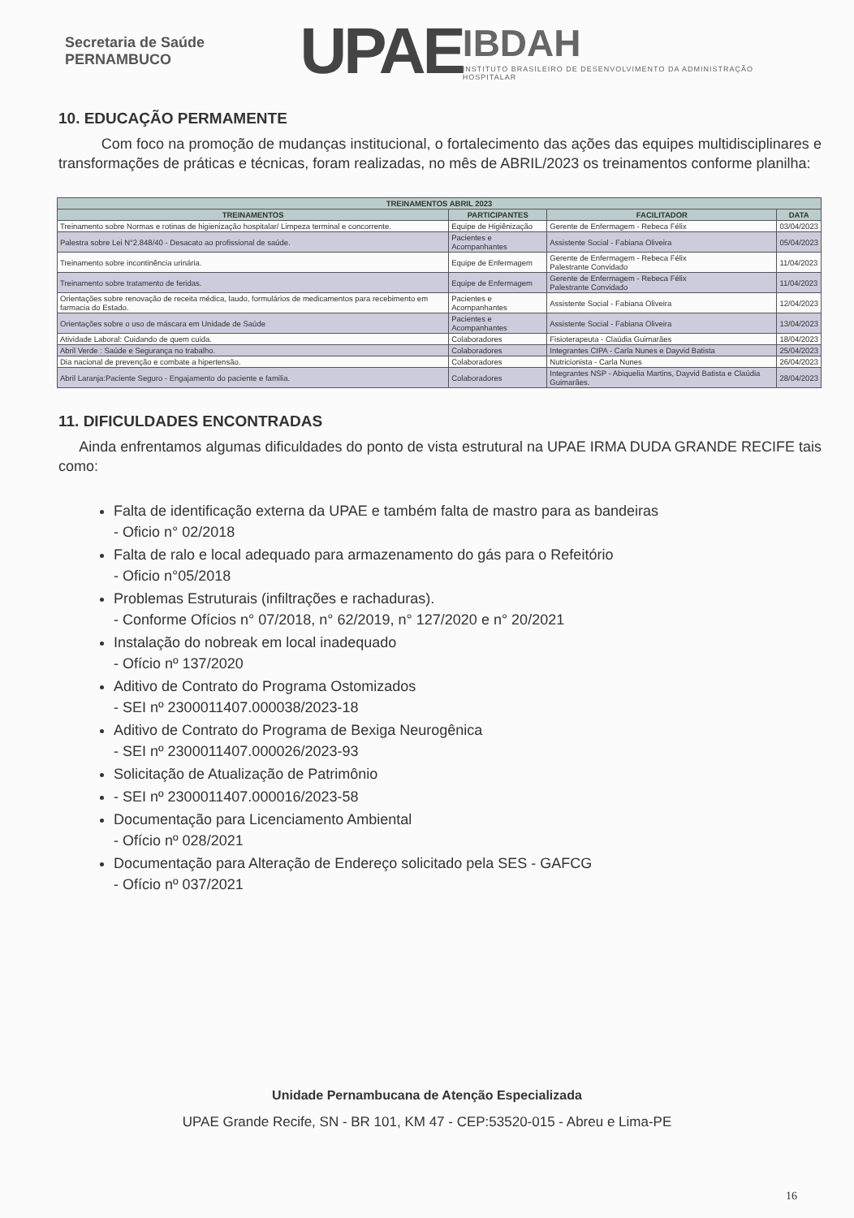Secretaria de Saúde PERNAMBUCO
UPAE
IBDAH
INSTITUTO BRASILEIRO DE DESENVOLVIMENTO DA ADMINISTRAÇÃO HOSPITALAR
10. EDUCAÇÃO PERMAMENTE
Com foco na promoção de mudanças institucional, o fortalecimento das ações das equipes multidisciplinares e transformações de práticas e técnicas, foram realizadas, no mês de ABRIL/2023 os treinamentos conforme planilha:
| TREINAMENTOS ABRIL 2023 | | | |
| --- | --- | --- | --- |
| TREINAMENTOS | PARTICIPANTES | FACILITADOR | DATA |
| Treinamento sobre Normas e rotinas de higienização hospitalar/ Limpeza terminal e concorrente. | Equipe de Higiênização | Gerente de Enfermagem - Rebeca Félix | 03/04/2023 |
| Palestra sobre Lei N°2.848/40 - Desacato ao profissional de saúde. | Pacientes e Acompanhantes | Assistente Social - Fabiana Oliveira | 05/04/2023 |
| Treinamento sobre incontinência urinária. | Equipe de Enfermagem | Gerente de Enfermagem - Rebeca Félix Palestrante Convidado | 11/04/2023 |
| Treinamento sobre tratamento de feridas. | Equipe de Enfermagem | Gerente de Enfermagem - Rebeca Félix Palestrante Convidado | 11/04/2023 |
| Orientações sobre renovação de receita médica, laudo, formulários de medicamentos para recebimento em farmacia do Estado. | Pacientes e Acompanhantes | Assistente Social - Fabiana Oliveira | 12/04/2023 |
| Orientações sobre o uso de máscara em Unidade de Saúde | Pacientes e Acompanhantes | Assistente Social - Fabiana Oliveira | 13/04/2023 |
| Atividade Laboral: Cuidando de quem cuida. | Colaboradores | Fisioterapeuta - Claúdia Guimarães | 18/04/2023 |
| Abril Verde : Saúde e Segurança no trabalho. | Colaboradores | Integrantes CIPA - Carla Nunes e Dayvid Batista | 25/04/2023 |
| Dia nacional de prevenção e combate a hipertensão. | Colaboradores | Nutricionista - Carla Nunes | 26/04/2023 |
| Abril Laranja:Paciente Seguro - Engajamento do paciente e familia. | Colaboradores | Integrantes NSP - Abiquelia Martins, Dayvid Batista e Claúdia Guimarães. | 28/04/2023 |
11. DIFICULDADES ENCONTRADAS
Ainda enfrentamos algumas dificuldades do ponto de vista estrutural na UPAE IRMA DUDA GRANDE RECIFE tais como:
Falta de identificação externa da UPAE e também falta de mastro para as bandeiras
- Oficio n° 02/2018
Falta de ralo e local adequado para armazenamento do gás para o Refeitório
- Oficio n°05/2018
Problemas Estruturais (infiltrações e rachaduras).
- Conforme Ofícios n° 07/2018, n° 62/2019, n° 127/2020 e n° 20/2021
Instalação do nobreak em local inadequado
- Ofício nº 137/2020
Aditivo de Contrato do Programa Ostomizados
- SEI nº 2300011407.000038/2023-18
Aditivo de Contrato do Programa de Bexiga Neurogênica
- SEI nº 2300011407.000026/2023-93
Solicitação de Atualização de Patrimônio
- SEI nº 2300011407.000016/2023-58
Documentação para Licenciamento Ambiental
- Ofício nº 028/2021
Documentação para Alteração de Endereço solicitado pela SES - GAFCG
- Ofício nº 037/2021
Unidade Pernambucana de Atenção Especializada
UPAE Grande Recife, SN - BR 101, KM 47 - CEP:53520-015 - Abreu e Lima-PE
16